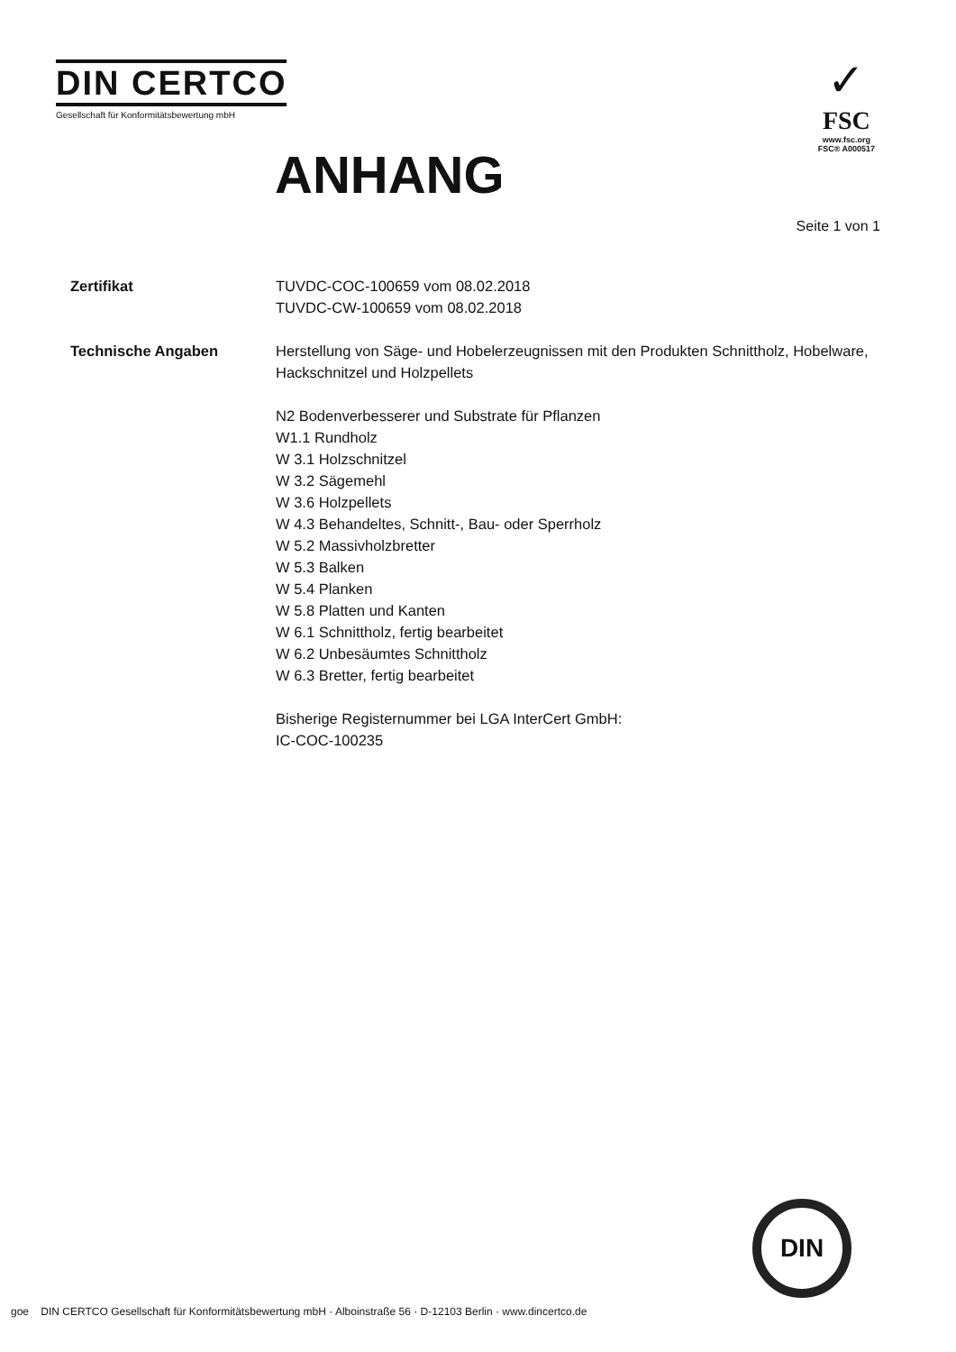DIN CERTCO
Gesellschaft für Konformitätsbewertung mbH
✓
FSC
www.fsc.org
FSC® A000517
ANHANG
Seite 1 von 1
Zertifikat TUVDC-COC-100659 vom 08.02.2018
TUVDC-CW-100659 vom 08.02.2018
Technische Angaben Herstellung von Säge- und Hobelerzeugnissen mit den Produkten Schnittholz, Hobelware, Hackschnitzel und Holzpellets
N2 Bodenverbesserer und Substrate für Pflanzen
W1.1 Rundholz
W 3.1 Holzschnitzel
W 3.2 Sägemehl
W 3.6 Holzpellets
W 4.3 Behandeltes, Schnitt-, Bau- oder Sperrholz
W 5.2 Massivholzbretter
W 5.3 Balken
W 5.4 Planken
W 5.8 Platten und Kanten
W 6.1 Schnittholz, fertig bearbeitet
W 6.2 Unbesäumtes Schnittholz
W 6.3 Bretter, fertig bearbeitet
Bisherige Registernummer bei LGA InterCert GmbH:
IC-COC-100235
DIN
goe DIN CERTCO Gesellschaft für Konformitätsbewertung mbH · Alboinstraße 56 · D-12103 Berlin · www.dincertco.de